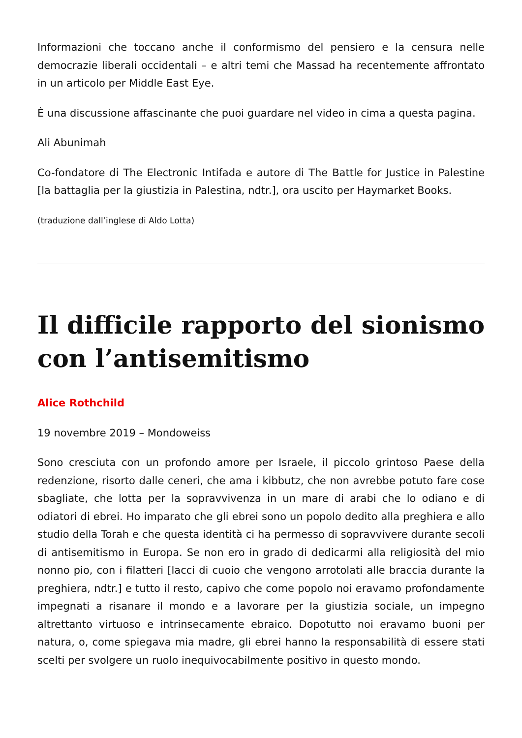Informazioni che toccano anche il conformismo del pensiero e la censura nelle democrazie liberali occidentali – e altri temi che Massad ha recentemente affrontato in un articolo per Middle East Eye.
È una discussione affascinante che puoi guardare nel video in cima a questa pagina.
Ali Abunimah
Co-fondatore di The Electronic Intifada e autore di The Battle for Justice in Palestine [la battaglia per la giustizia in Palestina, ndtr.], ora uscito per Haymarket Books.
(traduzione dall’inglese di Aldo Lotta)
Il difficile rapporto del sionismo con l’antisemitismo
Alice Rothchild
19 novembre 2019 – Mondoweiss
Sono cresciuta con un profondo amore per Israele, il piccolo grintoso Paese della redenzione, risorto dalle ceneri, che ama i kibbutz, che non avrebbe potuto fare cose sbagliate, che lotta per la sopravvivenza in un mare di arabi che lo odiano e di odiatori di ebrei. Ho imparato che gli ebrei sono un popolo dedito alla preghiera e allo studio della Torah e che questa identità ci ha permesso di sopravvivere durante secoli di antisemitismo in Europa. Se non ero in grado di dedicarmi alla religiosità del mio nonno pio, con i filatteri [lacci di cuoio che vengono arrotolati alle braccia durante la preghiera, ndtr.] e tutto il resto, capivo che come popolo noi eravamo profondamente impegnati a risanare il mondo e a lavorare per la giustizia sociale, un impegno altrettanto virtuoso e intrinsecamente ebraico. Dopotutto noi eravamo buoni per natura, o, come spiegava mia madre, gli ebrei hanno la responsabilità di essere stati scelti per svolgere un ruolo inequivocabilmente positivo in questo mondo.